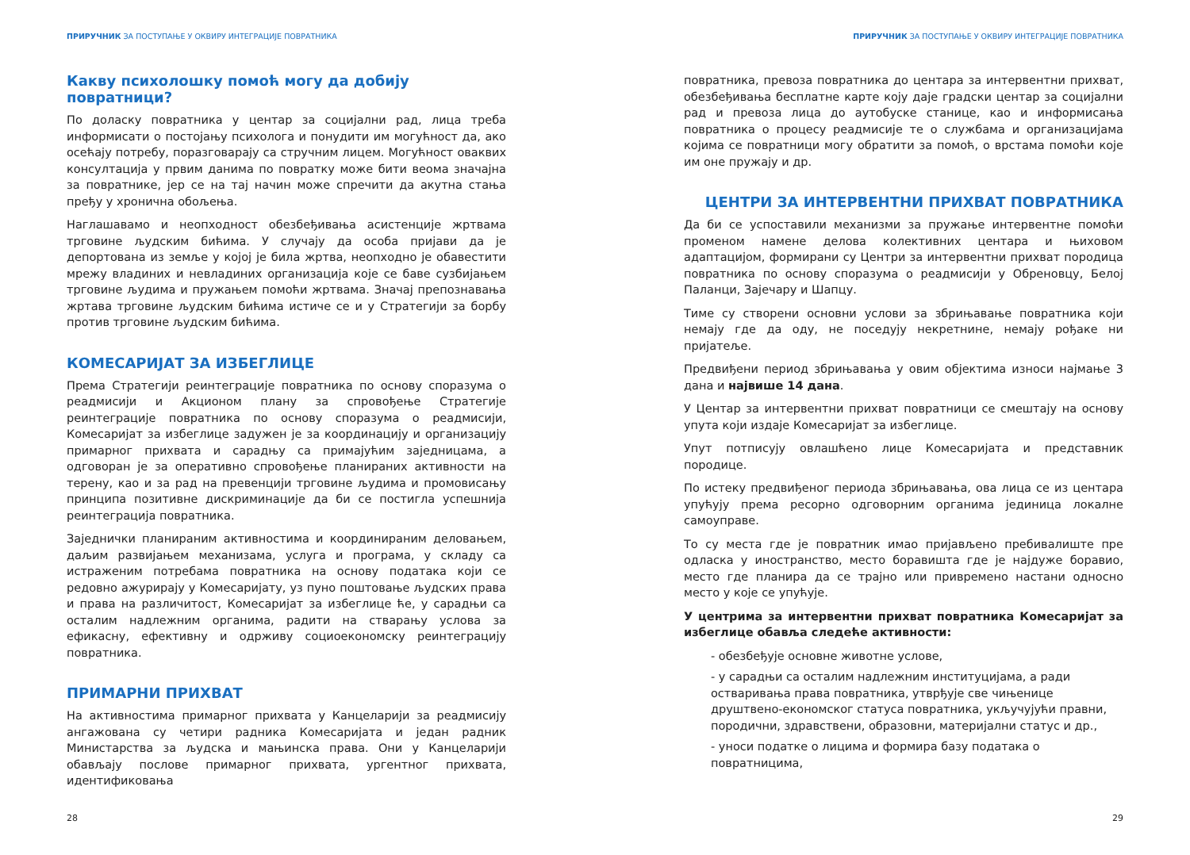ПРИРУЧНИК ЗА ПОСТУПАЊЕ У ОКВИРУ ИНТЕГРАЦИЈЕ ПОВРАТНИКА
Какву психолошку помоћ могу да добију повратници?
По доласку повратника у центар за социјални рад, лица треба информисати о постојању психолога и понудити им могућност да, ако осећају потребу, поразговарају са стручним лицем. Могућност оваквих консултација у првим данима по повратку може бити веома значајна за повратнике, јер се на тај начин може спречити да акутна стања пређу у хронична обољења.
Наглашавамо и неопходност обезбеђивања асистенције жртвама трговине људским бићима. У случају да особа пријави да је депортована из земље у којој је била жртва, неопходно је обавестити мрежу владиних и невладиних организација које се баве сузбијањем трговине људима и пружањем помоћи жртвама. Значај препознавања жртава трговине људским бићима истиче се и у Стратегији за борбу против трговине људским бићима.
КОМЕСАРИЈАТ ЗА ИЗБЕГЛИЦЕ
Према Стратегији реинтеграције повратника по основу споразума о реадмисији и Акционом плану за спровођење Стратегије реинтеграције повратника по основу споразума о реадмисији, Комесаријат за избеглице задужен је за координацију и организацију примарног прихвата и сарадњу са примајућим заједницама, а одговоран је за оперативно спровођење планираних активности на терену, као и за рад на превенцији трговине људима и промовисању принципа позитивне дискриминације да би се постигла успешнија реинтеграција повратника.
Заједнички планираним активностима и координираним деловањем, даљим развијањем механизама, услуга и програма, у складу са истраженим потребама повратника на основу података који се редовно ажурирају у Комесаријату, уз пуно поштовање људских права и права на различитост, Комесаријат за избеглице ће, у сарадњи са осталим надлежним органима, радити на стварању услова за ефикасну, ефективну и одрживу социоекономску реинтеграцију повратника.
ПРИМАРНИ ПРИХВАТ
На активностима примарног прихвата у Канцеларији за реадмисију ангажована су четири радника Комесаријата и један радник Министарства за људска и мањинска права. Они у Канцеларији обављају послове примарног прихвата, ургентног прихвата, идентификовања
28
ПРИРУЧНИК ЗА ПОСТУПАЊЕ У ОКВИРУ ИНТЕГРАЦИЈЕ ПОВРАТНИКА
повратника, превоза повратника до центара за интервентни прихват, обезбеђивања бесплатне карте коју даје градски центар за социјални рад и превоза лица до аутобуске станице, као и информисања повратника о процесу реадмисије те о службама и организацијама којима се повратници могу обратити за помоћ, о врстама помоћи које им оне пружају и др.
ЦЕНТРИ ЗА ИНТЕРВЕНТНИ ПРИХВАТ ПОВРАТНИКА
Да би се успоставили механизми за пружање интервентне помоћи променом намене делова колективних центара и њиховом адаптацијом, формирани су Центри за интервентни прихват породица повратника по основу споразума о реадмисији у Обреновцу, Белој Паланци, Зајечару и Шапцу.
Тиме су створени основни услови за збрињавање повратника који немају где да оду, не поседују некретнине, немају рођаке ни пријатеље.
Предвиђени период збрињавања у овим објектима износи најмање 3 дана и највише 14 дана.
У Центар за интервентни прихват повратници се смештају на основу упута који издаје Комесаријат за избеглице.
Упут потписују овлашћено лице Комесаријата и представник породице.
По истеку предвиђеног периода збрињавања, ова лица се из центара упућују према ресорно одговорним органима јединица локалне самоуправе.
То су места где је повратник имао пријављено пребивалиште пре одласка у иностранство, место боравишта где је најдуже боравио, место где планира да се трајно или привремено настани односно место у које се упућује.
У центрима за интервентни прихват повратника Комесаријат за избеглице обавља следеће активности:
- обезбеђује основне животне услове,
- у сарадњи са осталим надлежним институцијама, а ради остваривања права повратника, утврђује све чињенице друштвено-економског статуса повратника, укључујући правни, породични, здравствени, образовни, материјални статус и др.,
- уноси податке о лицима и формира базу података о повратницима,
29